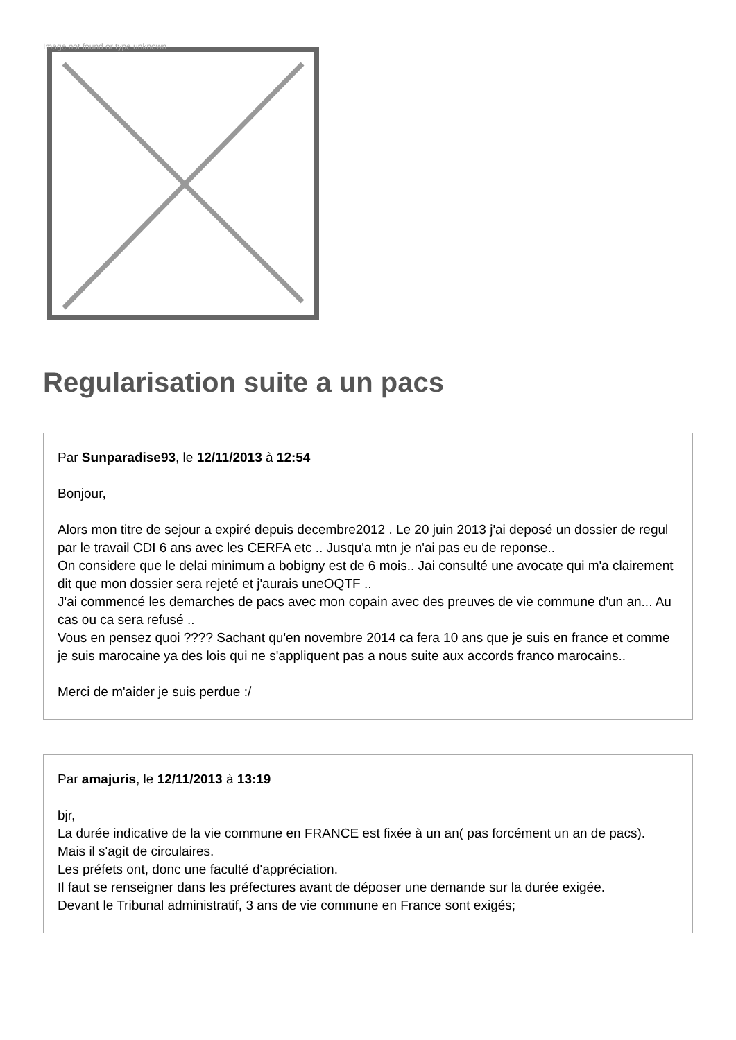Image not found or type unknown
Regularisation suite a un pacs
Par Sunparadise93, le 12/11/2013 à 12:54
Bonjour,
Alors mon titre de sejour a expiré depuis decembre2012 . Le 20 juin 2013 j'ai deposé un dossier de regul par le travail CDI 6 ans avec les CERFA etc .. Jusqu'a mtn je n'ai pas eu de reponse..
On considere que le delai minimum a bobigny est de 6 mois.. Jai consulté une avocate qui m'a clairement dit que mon dossier sera rejeté et j'aurais uneOQTF ..
J'ai commencé les demarches de pacs avec mon copain avec des preuves de vie commune d'un an... Au cas ou ca sera refusé ..
Vous en pensez quoi ???? Sachant qu'en novembre 2014 ca fera 10 ans que je suis en france et comme je suis marocaine ya des lois qui ne s'appliquent pas a nous suite aux accords franco marocains..
Merci de m'aider je suis perdue :/
Par amajuris, le 12/11/2013 à 13:19
bjr,
La durée indicative de la vie commune en FRANCE est fixée à un an( pas forcément un an de pacs).
Mais il s'agit de circulaires.
Les préfets ont, donc une faculté d'appréciation.
Il faut se renseigner dans les préfectures avant de déposer une demande sur la durée exigée.
Devant le Tribunal administratif, 3 ans de vie commune en France sont exigés;